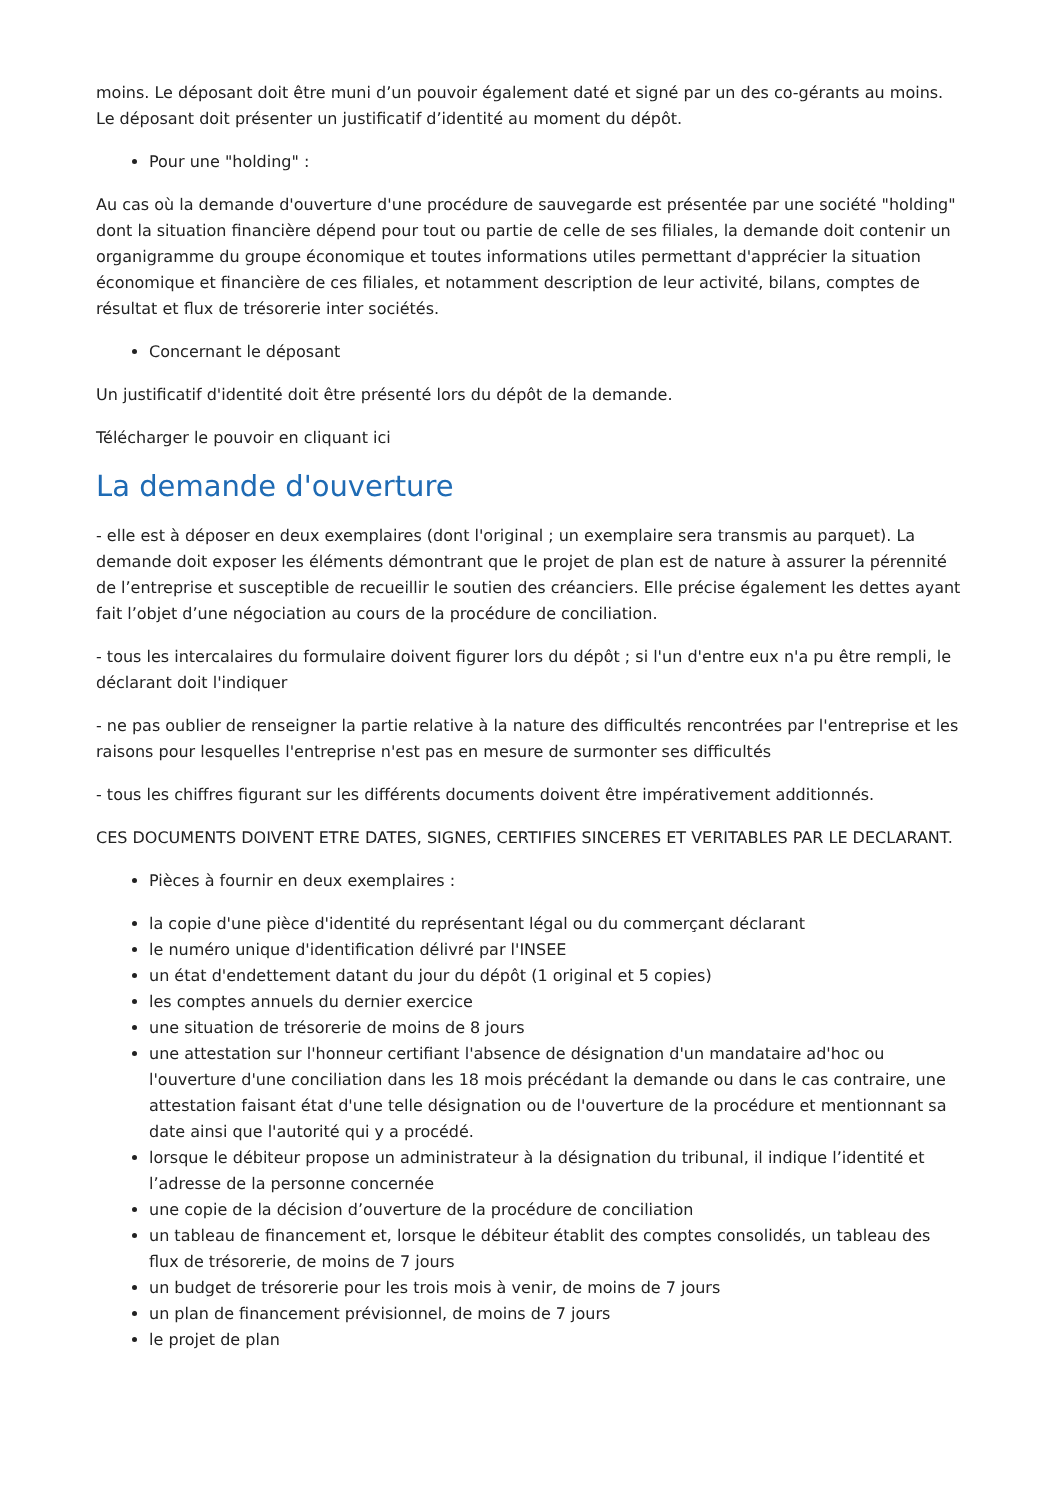moins. Le déposant doit être muni d’un pouvoir également daté et signé par un des co-gérants au moins. Le déposant doit présenter un justificatif d’identité au moment du dépôt.
Pour une "holding" :
Au cas où la demande d'ouverture d'une procédure de sauvegarde est présentée par une société "holding" dont la situation financière dépend pour tout ou partie de celle de ses filiales, la demande doit contenir un organigramme du groupe économique et toutes informations utiles permettant d'apprécier la situation économique et financière de ces filiales, et notamment description de leur activité, bilans, comptes de résultat et flux de trésorerie inter sociétés.
Concernant le déposant
Un justificatif d'identité doit être présenté lors du dépôt de la demande.
Télécharger le pouvoir en cliquant ici
La demande d'ouverture
- elle est à déposer en deux exemplaires (dont l'original ; un exemplaire sera transmis au parquet). La demande doit exposer les éléments démontrant que le projet de plan est de nature à assurer la pérennité de l’entreprise et susceptible de recueillir le soutien des créanciers. Elle précise également les dettes ayant fait l’objet d’une négociation au cours de la procédure de conciliation.
- tous les intercalaires du formulaire doivent figurer lors du dépôt ; si l'un d'entre eux n'a pu être rempli, le déclarant doit l'indiquer
- ne pas oublier de renseigner la partie relative à la nature des difficultés rencontrées par l'entreprise et les raisons pour lesquelles l'entreprise n'est pas en mesure de surmonter ses difficultés
- tous les chiffres figurant sur les différents documents doivent être impérativement additionnés.
CES DOCUMENTS DOIVENT ETRE DATES, SIGNES, CERTIFIES SINCERES ET VERITABLES PAR LE DECLARANT.
Pièces à fournir en deux exemplaires :
la copie d'une pièce d'identité du représentant légal ou du commerçant déclarant
le numéro unique d'identification délivré par l'INSEE
un état d'endettement datant du jour du dépôt (1 original et 5 copies)
les comptes annuels du dernier exercice
une situation de trésorerie de moins de 8 jours
une attestation sur l'honneur certifiant l'absence de désignation d'un mandataire ad'hoc ou l'ouverture d'une conciliation dans les 18 mois précédant la demande ou dans le cas contraire, une attestation faisant état d'une telle désignation ou de l'ouverture de la procédure et mentionnant sa date ainsi que l'autorité qui y a procédé.
lorsque le débiteur propose un administrateur à la désignation du tribunal, il indique l’identité et l’adresse de la personne concernée
une copie de la décision d’ouverture de la procédure de conciliation
un tableau de financement et, lorsque le débiteur établit des comptes consolidés, un tableau des flux de trésorerie, de moins de 7 jours
un budget de trésorerie pour les trois mois à venir, de moins de 7 jours
un plan de financement prévisionnel, de moins de 7 jours
le projet de plan